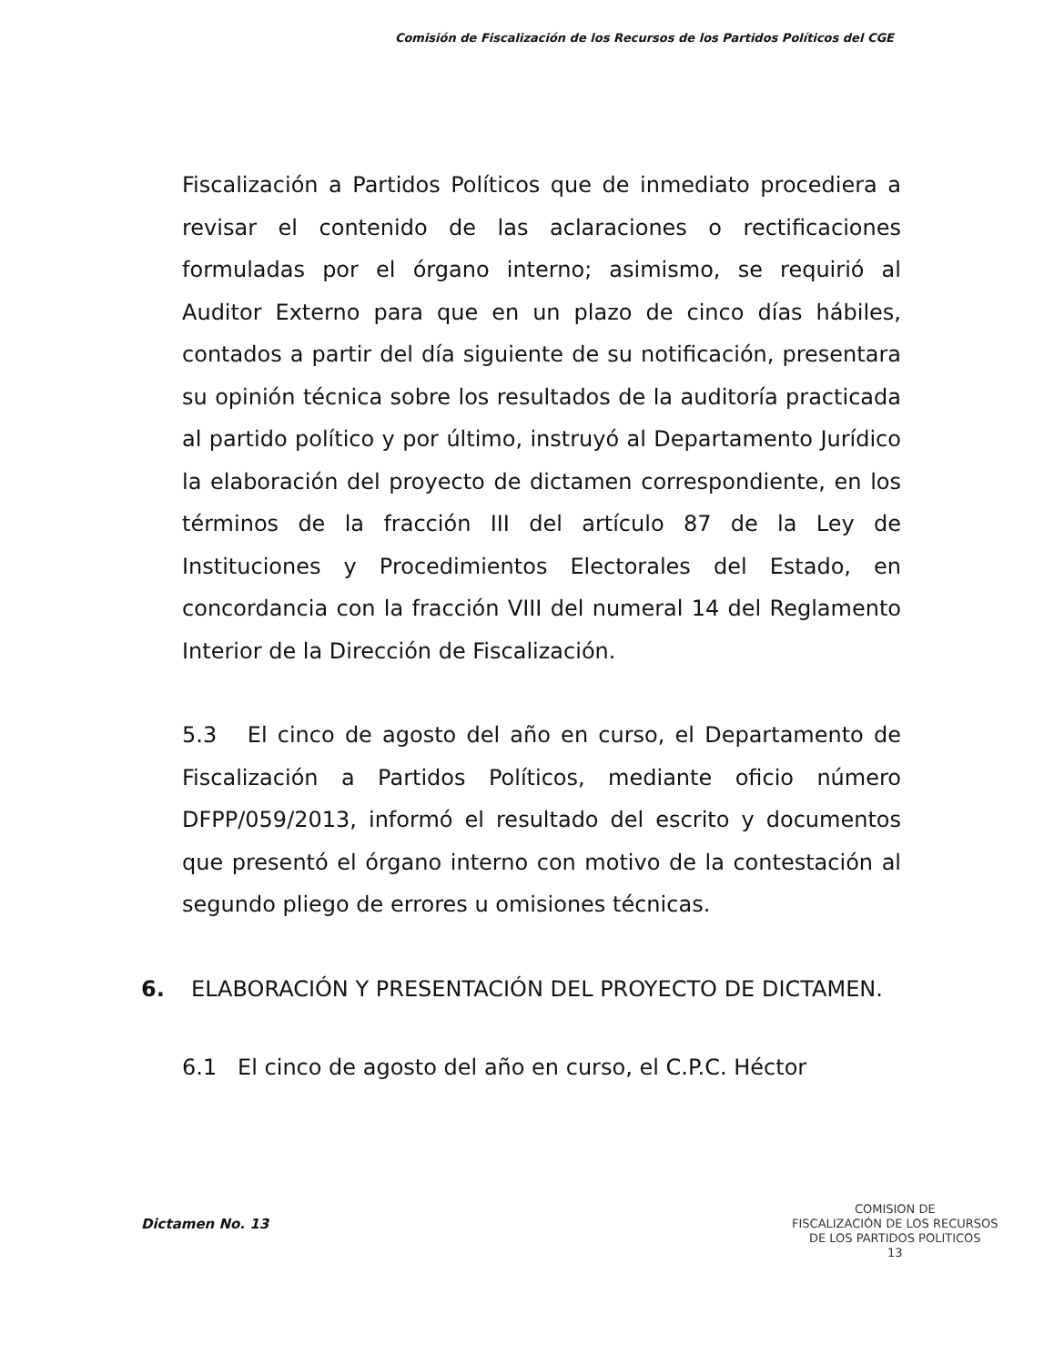Comisión de Fiscalización de los Recursos de los Partidos Políticos del CGE
Fiscalización a Partidos Políticos que de inmediato procediera a revisar el contenido de las aclaraciones o rectificaciones formuladas por el órgano interno; asimismo, se requirió al Auditor Externo para que en un plazo de cinco días hábiles, contados a partir del día siguiente de su notificación, presentara su opinión técnica sobre los resultados de la auditoría practicada al partido político y por último, instruyó al Departamento Jurídico la elaboración del proyecto de dictamen correspondiente, en los términos de la fracción III del artículo 87 de la Ley de Instituciones y Procedimientos Electorales del Estado, en concordancia con la fracción VIII del numeral 14 del Reglamento Interior de la Dirección de Fiscalización.
5.3 El cinco de agosto del año en curso, el Departamento de Fiscalización a Partidos Políticos, mediante oficio número DFPP/059/2013, informó el resultado del escrito y documentos que presentó el órgano interno con motivo de la contestación al segundo pliego de errores u omisiones técnicas.
6. ELABORACIÓN Y PRESENTACIÓN DEL PROYECTO DE DICTAMEN.
6.1 El cinco de agosto del año en curso, el C.P.C. Héctor
Dictamen No. 13
COMISION DE
FISCALIZACIÓN DE LOS RECURSOS
DE LOS PARTIDOS POLITICOS
13